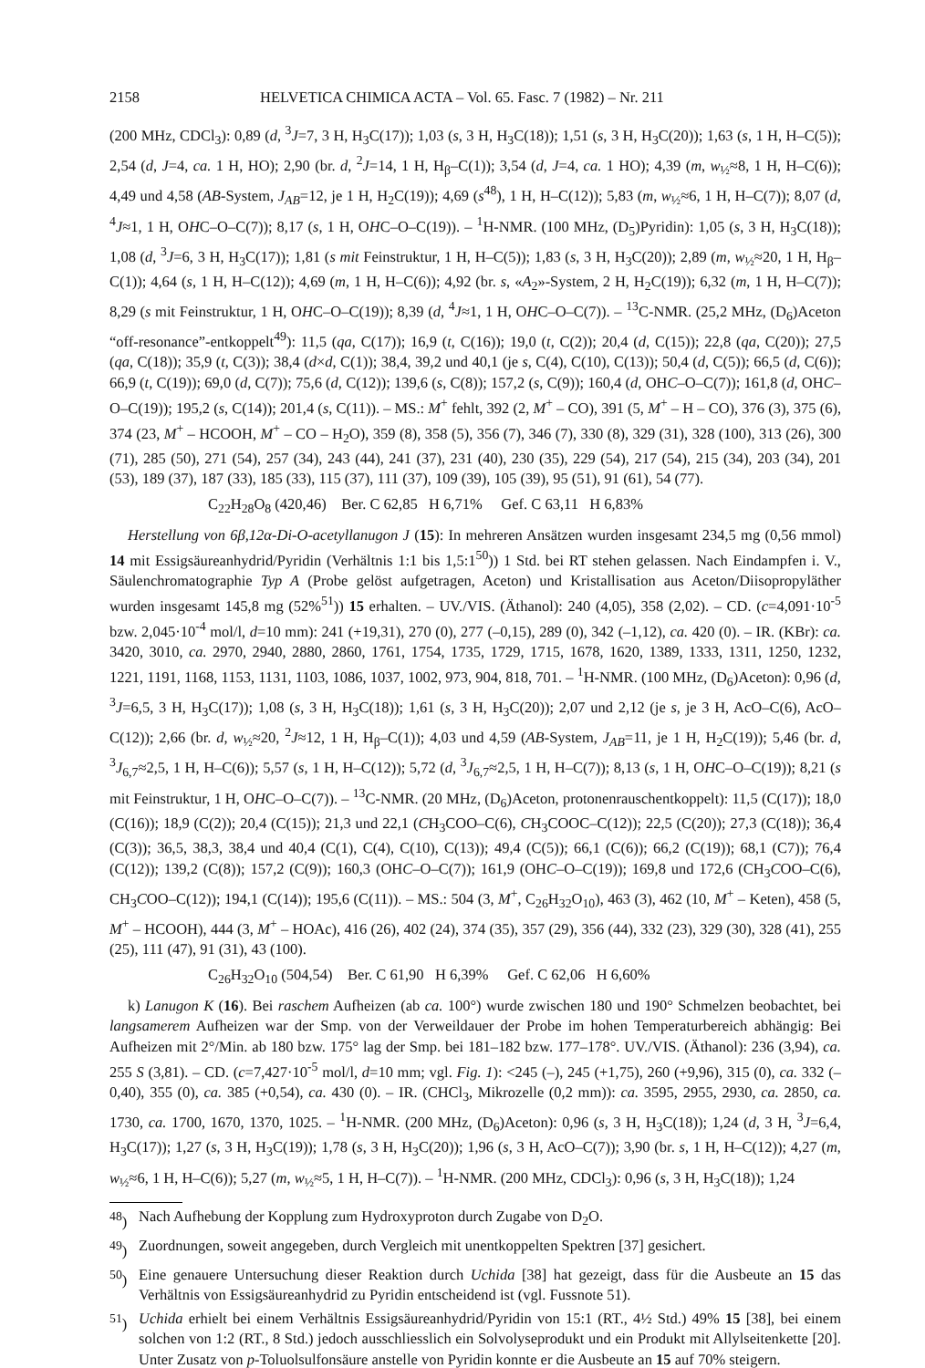2158 HELVETICA CHIMICA ACTA – Vol. 65. Fasc. 7 (1982) – Nr. 211
(200 MHz, CDCl<sub>3</sub>): 0,89 (d, <sup>3</sup>J=7, 3 H, H<sub>3</sub>C(17)); 1,03 (s, 3 H, H<sub>3</sub>C(18)); 1,51 (s, 3 H, H<sub>3</sub>C(20)); 1,63 (s, 1 H, H–C(5)); 2,54 (d, J=4, ca. 1 H, HO); 2,90 (br. d, <sup>2</sup>J=14, 1 H, H<sub>β</sub>–C(1)); 3,54 (d, J=4, ca. 1 HO); 4,39 (m, w<sub>½</sub>≈8, 1 H, H–C(6)); 4,49 und 4,58 (AB-System, J<sub>AB</sub>=12, je 1 H, H<sub>2</sub>C(19)); 4,69 (s<sup>48</sup>), 1 H, H–C(12)); 5,83 (m, w<sub>½</sub>≈6, 1 H, H–C(7)); 8,07 (d, <sup>4</sup>J≈1, 1 H, OHC–O–C(7)); 8,17 (s, 1 H, OHC–O–C(19)). – <sup>1</sup>H-NMR. (100 MHz, (D<sub>5</sub>)Pyridin): 1,05 (s, 3 H, H<sub>3</sub>C(18)); 1,08 (d, <sup>3</sup>J=6, 3 H, H<sub>3</sub>C(17)); 1,81 (s mit Feinstruktur, 1 H, H–C(5)); 1,83 (s, 3 H, H<sub>3</sub>C(20)); 2,89 (m, w<sub>½</sub>≈20, 1 H, H<sub>β</sub>–C(1)); 4,64 (s, 1 H, H–C(12)); 4,69 (m, 1 H, H–C(6)); 4,92 (br. s, «A<sub>2</sub>»-System, 2 H, H<sub>2</sub>C(19)); 6,32 (m, 1 H, H–C(7)); 8,29 (s mit Feinstruktur, 1 H, OHC–O–C(19)); 8,39 (d, <sup>4</sup>J≈1, 1 H, OHC–O–C(7)). – <sup>13</sup>C-NMR. (25,2 MHz, (D<sub>6</sub>)Aceton “off-resonance”-entkoppelt<sup>49</sup>): 11,5 (qa, C(17)); 16,9 (t, C(16)); 19,0 (t, C(2)); 20,4 (d, C(15)); 22,8 (qa, C(20)); 27,5 (qa, C(18)); 35,9 (t, C(3)); 38,4 (d×d, C(1)); 38,4, 39,2 und 40,1 (je s, C(4), C(10), C(13)); 50,4 (d, C(5)); 66,5 (d, C(6)); 66,9 (t, C(19)); 69,0 (d, C(7)); 75,6 (d, C(12)); 139,6 (s, C(8)); 157,2 (s, C(9)); 160,4 (d, OHC–O–C(7)); 161,8 (d, OHC–O–C(19)); 195,2 (s, C(14)); 201,4 (s, C(11)). – MS.: M<sup>+</sup> fehlt, 392 (2, M<sup>+</sup> – CO), 391 (5, M<sup>+</sup> – H – CO), 376 (3), 375 (6), 374 (23, M<sup>+</sup> – HCOOH, M<sup>+</sup> – CO – H<sub>2</sub>O), 359 (8), 358 (5), 356 (7), 346 (7), 330 (8), 329 (31), 328 (100), 313 (26), 300 (71), 285 (50), 271 (54), 257 (34), 243 (44), 241 (37), 231 (40), 230 (35), 229 (54), 217 (54), 215 (34), 203 (34), 201 (53), 189 (37), 187 (33), 185 (33), 115 (37), 111 (37), 109 (39), 105 (39), 95 (51), 91 (61), 54 (77).
C<sub>22</sub>H<sub>28</sub>O<sub>8</sub> (420,46) Ber. C 62,85 H 6,71% Gef. C 63,11 H 6,83%
Herstellung von 6β,12α-Di-O-acetyllanugon J (15): In mehreren Ansätzen wurden insgesamt 234,5 mg (0,56 mmol) 14 mit Essigsäureanhydrid/Pyridin (Verhältnis 1:1 bis 1,5:1<sup>50</sup>)) 1 Std. bei RT stehen gelassen. Nach Eindampfen i. V., Säulenchromatographie Typ A (Probe gelöst aufgetragen, Aceton) und Kristallisation aus Aceton/Diisopropyläther wurden insgesamt 145,8 mg (52%<sup>51</sup>)) 15 erhalten. – UV./VIS. (Äthanol): 240 (4,05), 358 (2,02). – CD. (c=4,091·10<sup>-5</sup> bzw. 2,045·10<sup>-4</sup> mol/l, d=10 mm): 241 (+19,31), 270 (0), 277 (–0,15), 289 (0), 342 (–1,12), ca. 420 (0). – IR. (KBr): ca. 3420, 3010, ca. 2970, 2940, 2880, 2860, 1761, 1754, 1735, 1729, 1715, 1678, 1620, 1389, 1333, 1311, 1250, 1232, 1221, 1191, 1168, 1153, 1131, 1103, 1086, 1037, 1002, 973, 904, 818, 701. – <sup>1</sup>H-NMR. (100 MHz, (D<sub>6</sub>)Aceton): 0,96 (d, <sup>3</sup>J=6,5, 3 H, H<sub>3</sub>C(17)); 1,08 (s, 3 H, H<sub>3</sub>C(18)); 1,61 (s, 3 H, H<sub>3</sub>C(20)); 2,07 und 2,12 (je s, je 3 H, AcO–C(6), AcO–C(12)); 2,66 (br. d, w<sub>½</sub>≈20, <sup>2</sup>J≈12, 1 H, H<sub>β</sub>–C(1)); 4,03 und 4,59 (AB-System, J<sub>AB</sub>=11, je 1 H, H<sub>2</sub>C(19)); 5,46 (br. d, <sup>3</sup>J<sub>6,7</sub>≈2,5, 1 H, H–C(6)); 5,57 (s, 1 H, H–C(12)); 5,72 (d, <sup>3</sup>J<sub>6,7</sub>≈2,5, 1 H, H–C(7)); 8,13 (s, 1 H, OHC–O–C(19)); 8,21 (s mit Feinstruktur, 1 H, OHC–O–C(7)). – <sup>13</sup>C-NMR. (20 MHz, (D<sub>6</sub>)Aceton, protonenrauschentkoppelt): 11,5 (C(17)); 18,0 (C(16)); 18,9 (C(2)); 20,4 (C(15)); 21,3 und 22,1 (CH<sub>3</sub>COO–C(6), CH<sub>3</sub>COOC–C(12)); 22,5 (C(20)); 27,3 (C(18)); 36,4 (C(3)); 36,5, 38,3, 38,4 und 40,4 (C(1), C(4), C(10), C(13)); 49,4 (C(5)); 66,1 (C(6)); 66,2 (C(19)); 68,1 (C7)); 76,4 (C(12)); 139,2 (C(8)); 157,2 (C(9)); 160,3 (OHC–O–C(7)); 161,9 (OHC–O–C(19)); 169,8 und 172,6 (CH<sub>3</sub>COO–C(6), CH<sub>3</sub>COO–C(12)); 194,1 (C(14)); 195,6 (C(11)). – MS.: 504 (3, M<sup>+</sup>, C<sub>26</sub>H<sub>32</sub>O<sub>10</sub>), 463 (3), 462 (10, M<sup>+</sup> – Keten), 458 (5, M<sup>+</sup> – HCOOH), 444 (3, M<sup>+</sup> – HOAc), 416 (26), 402 (24), 374 (35), 357 (29), 356 (44), 332 (23), 329 (30), 328 (41), 255 (25), 111 (47), 91 (31), 43 (100).
C<sub>26</sub>H<sub>32</sub>O<sub>10</sub> (504,54) Ber. C 61,90 H 6,39% Gef. C 62,06 H 6,60%
k) Lanugon K (16). Bei raschem Aufheizen (ab ca. 100°) wurde zwischen 180 und 190° Schmelzen beobachtet, bei langsamerem Aufheizen war der Smp. von der Verweildauer der Probe im hohen Temperaturbereich abhängig: Bei Aufheizen mit 2°/Min. ab 180 bzw. 175° lag der Smp. bei 181–182 bzw. 177–178°. UV./VIS. (Äthanol): 236 (3,94), ca. 255 S (3,81). – CD. (c=7,427·10<sup>-5</sup> mol/l, d=10 mm; vgl. Fig. 1): <245 (–), 245 (+1,75), 260 (+9,96), 315 (0), ca. 332 (–0,40), 355 (0), ca. 385 (+0,54), ca. 430 (0). – IR. (CHCl<sub>3</sub>, Mikrozelle (0,2 mm)): ca. 3595, 2955, 2930, ca. 2850, ca. 1730, ca. 1700, 1670, 1370, 1025. – <sup>1</sup>H-NMR. (200 MHz, (D<sub>6</sub>)Aceton): 0,96 (s, 3 H, H<sub>3</sub>C(18)); 1,24 (d, 3 H, <sup>3</sup>J=6,4, H<sub>3</sub>C(17)); 1,27 (s, 3 H, H<sub>3</sub>C(19)); 1,78 (s, 3 H, H<sub>3</sub>C(20)); 1,96 (s, 3 H, AcO–C(7)); 3,90 (br. s, 1 H, H–C(12)); 4,27 (m, w<sub>½</sub>≈6, 1 H, H–C(6)); 5,27 (m, w<sub>½</sub>≈5, 1 H, H–C(7)). – <sup>1</sup>H-NMR. (200 MHz, CDCl<sub>3</sub>): 0,96 (s, 3 H, H<sub>3</sub>C(18)); 1,24
<sup>48</sup>) Nach Aufhebung der Kopplung zum Hydroxyproton durch Zugabe von D<sub>2</sub>O.
<sup>49</sup>) Zuordnungen, soweit angegeben, durch Vergleich mit unentkoppelten Spektren [37] gesichert.
<sup>50</sup>) Eine genauere Untersuchung dieser Reaktion durch Uchida [38] hat gezeigt, dass für die Ausbeute an 15 das Verhältnis von Essigsäureanhydrid zu Pyridin entscheidend ist (vgl. Fussnote 51).
<sup>51</sup>) Uchida erhielt bei einem Verhältnis Essigsäureanhydrid/Pyridin von 15:1 (RT., 4½ Std.) 49% 15 [38], bei einem solchen von 1:2 (RT., 8 Std.) jedoch ausschliesslich ein Solvolyseprodukt und ein Produkt mit Allylseitenkette [20]. Unter Zusatz von p-Toluolsulfonsäure anstelle von Pyridin konnte er die Ausbeute an 15 auf 70% steigern.